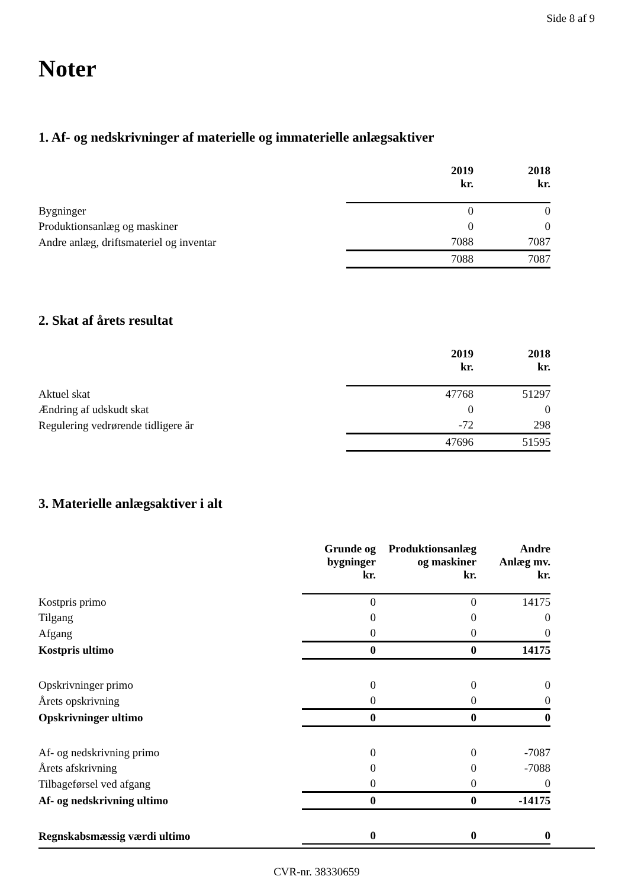Side 8 af 9
Noter
1. Af- og nedskrivninger af materielle og immaterielle anlægsaktiver
| | 2019 kr. | 2018 kr. |
| --- | --- | --- |
| Bygninger | 0 | 0 |
| Produktionsanlæg og maskiner | 0 | 0 |
| Andre anlæg, driftsmateriel og inventar | 7088 | 7087 |
| | 7088 | 7087 |
2. Skat af årets resultat
| | 2019 kr. | 2018 kr. |
| --- | --- | --- |
| Aktuel skat | 47768 | 51297 |
| Ændring af udskudt skat | 0 | 0 |
| Regulering vedrørende tidligere år | -72 | 298 |
| | 47696 | 51595 |
3. Materielle anlægsaktiver i alt
| | Grunde og bygninger kr. | Produktionsanlæg og maskiner kr. | Andre Anlæg mv. kr. |
| --- | --- | --- | --- |
| Kostpris primo | 0 | 0 | 14175 |
| Tilgang | 0 | 0 | 0 |
| Afgang | 0 | 0 | 0 |
| Kostpris ultimo | 0 | 0 | 14175 |
| Opskrivninger primo | 0 | 0 | 0 |
| Årets opskrivning | 0 | 0 | 0 |
| Opskrivninger ultimo | 0 | 0 | 0 |
| Af- og nedskrivning primo | 0 | 0 | -7087 |
| Årets afskrivning | 0 | 0 | -7088 |
| Tilbageførsel ved afgang | 0 | 0 | 0 |
| Af- og nedskrivning ultimo | 0 | 0 | -14175 |
| Regnskabsmæssig værdi ultimo | 0 | 0 | 0 |
CVR-nr. 38330659